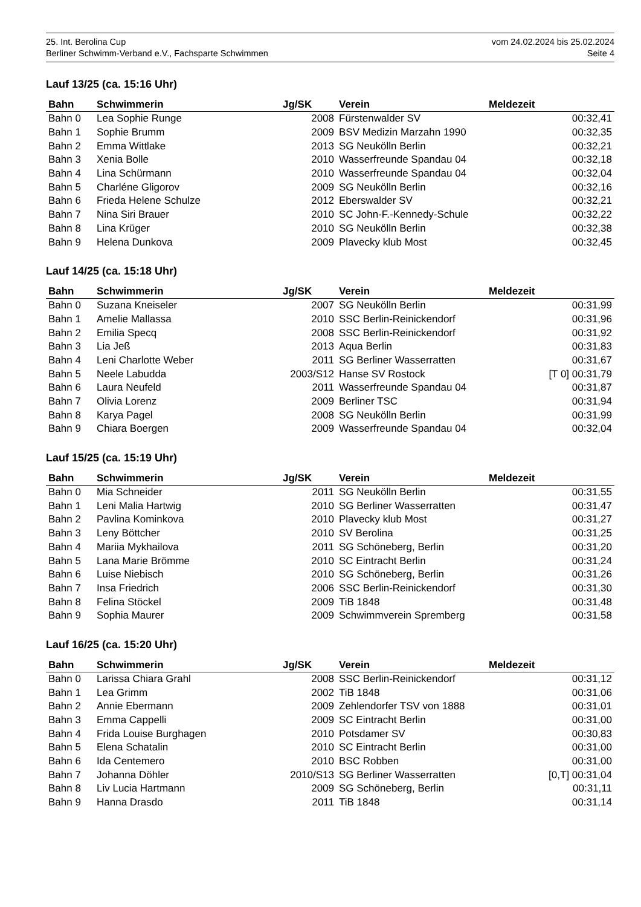25. Int. Berolina Cup vom 24.02.2024 bis 25.02.2024
Berliner Schwimm-Verband e.V., Fachsparte Schwimmen Seite 4
Lauf 13/25 (ca. 15:16 Uhr)
| Bahn | Schwimmerin | Jg/SK | Verein | Meldezeit |
| --- | --- | --- | --- | --- |
| Bahn 0 | Lea Sophie Runge | 2008 | Fürstenwalder SV | 00:32,41 |
| Bahn 1 | Sophie Brumm | 2009 | BSV Medizin Marzahn 1990 | 00:32,35 |
| Bahn 2 | Emma Wittlake | 2013 | SG Neukölln Berlin | 00:32,21 |
| Bahn 3 | Xenia Bolle | 2010 | Wasserfreunde Spandau 04 | 00:32,18 |
| Bahn 4 | Lina Schürmann | 2010 | Wasserfreunde Spandau 04 | 00:32,04 |
| Bahn 5 | Charléne Gligorov | 2009 | SG Neukölln Berlin | 00:32,16 |
| Bahn 6 | Frieda Helene Schulze | 2012 | Eberswalder SV | 00:32,21 |
| Bahn 7 | Nina Siri Brauer | 2010 | SC John-F.-Kennedy-Schule | 00:32,22 |
| Bahn 8 | Lina Krüger | 2010 | SG Neukölln Berlin | 00:32,38 |
| Bahn 9 | Helena Dunkova | 2009 | Plavecky klub Most | 00:32,45 |
Lauf 14/25 (ca. 15:18 Uhr)
| Bahn | Schwimmerin | Jg/SK | Verein | Meldezeit |
| --- | --- | --- | --- | --- |
| Bahn 0 | Suzana Kneiseler | 2007 | SG Neukölln Berlin | 00:31,99 |
| Bahn 1 | Amelie Mallassa | 2010 | SSC Berlin-Reinickendorf | 00:31,96 |
| Bahn 2 | Emilia Specq | 2008 | SSC Berlin-Reinickendorf | 00:31,92 |
| Bahn 3 | Lia Jeß | 2013 | Aqua Berlin | 00:31,83 |
| Bahn 4 | Leni Charlotte Weber | 2011 | SG Berliner Wasserratten | 00:31,67 |
| Bahn 5 | Neele Labudda | 2003/S12 | Hanse SV Rostock | [T 0] 00:31,79 |
| Bahn 6 | Laura Neufeld | 2011 | Wasserfreunde Spandau 04 | 00:31,87 |
| Bahn 7 | Olivia Lorenz | 2009 | Berliner TSC | 00:31,94 |
| Bahn 8 | Karya Pagel | 2008 | SG Neukölln Berlin | 00:31,99 |
| Bahn 9 | Chiara Boergen | 2009 | Wasserfreunde Spandau 04 | 00:32,04 |
Lauf 15/25 (ca. 15:19 Uhr)
| Bahn | Schwimmerin | Jg/SK | Verein | Meldezeit |
| --- | --- | --- | --- | --- |
| Bahn 0 | Mia Schneider | 2011 | SG Neukölln Berlin | 00:31,55 |
| Bahn 1 | Leni Malia Hartwig | 2010 | SG Berliner Wasserratten | 00:31,47 |
| Bahn 2 | Pavlina Kominkova | 2010 | Plavecky klub Most | 00:31,27 |
| Bahn 3 | Leny Böttcher | 2010 | SV Berolina | 00:31,25 |
| Bahn 4 | Mariia Mykhailova | 2011 | SG Schöneberg, Berlin | 00:31,20 |
| Bahn 5 | Lana Marie Brömme | 2010 | SC Eintracht Berlin | 00:31,24 |
| Bahn 6 | Luise Niebisch | 2010 | SG Schöneberg, Berlin | 00:31,26 |
| Bahn 7 | Insa Friedrich | 2006 | SSC Berlin-Reinickendorf | 00:31,30 |
| Bahn 8 | Felina Stöckel | 2009 | TiB 1848 | 00:31,48 |
| Bahn 9 | Sophia Maurer | 2009 | Schwimmverein Spremberg | 00:31,58 |
Lauf 16/25 (ca. 15:20 Uhr)
| Bahn | Schwimmerin | Jg/SK | Verein | Meldezeit |
| --- | --- | --- | --- | --- |
| Bahn 0 | Larissa Chiara Grahl | 2008 | SSC Berlin-Reinickendorf | 00:31,12 |
| Bahn 1 | Lea Grimm | 2002 | TiB 1848 | 00:31,06 |
| Bahn 2 | Annie Ebermann | 2009 | Zehlendorfer TSV von 1888 | 00:31,01 |
| Bahn 3 | Emma Cappelli | 2009 | SC Eintracht Berlin | 00:31,00 |
| Bahn 4 | Frida Louise Burghagen | 2010 | Potsdamer SV | 00:30,83 |
| Bahn 5 | Elena Schatalin | 2010 | SC Eintracht Berlin | 00:31,00 |
| Bahn 6 | Ida Centemero | 2010 | BSC Robben | 00:31,00 |
| Bahn 7 | Johanna Döhler | 2010/S13 | SG Berliner Wasserratten | [0,T] 00:31,04 |
| Bahn 8 | Liv Lucia Hartmann | 2009 | SG Schöneberg, Berlin | 00:31,11 |
| Bahn 9 | Hanna Drasdo | 2011 | TiB 1848 | 00:31,14 |